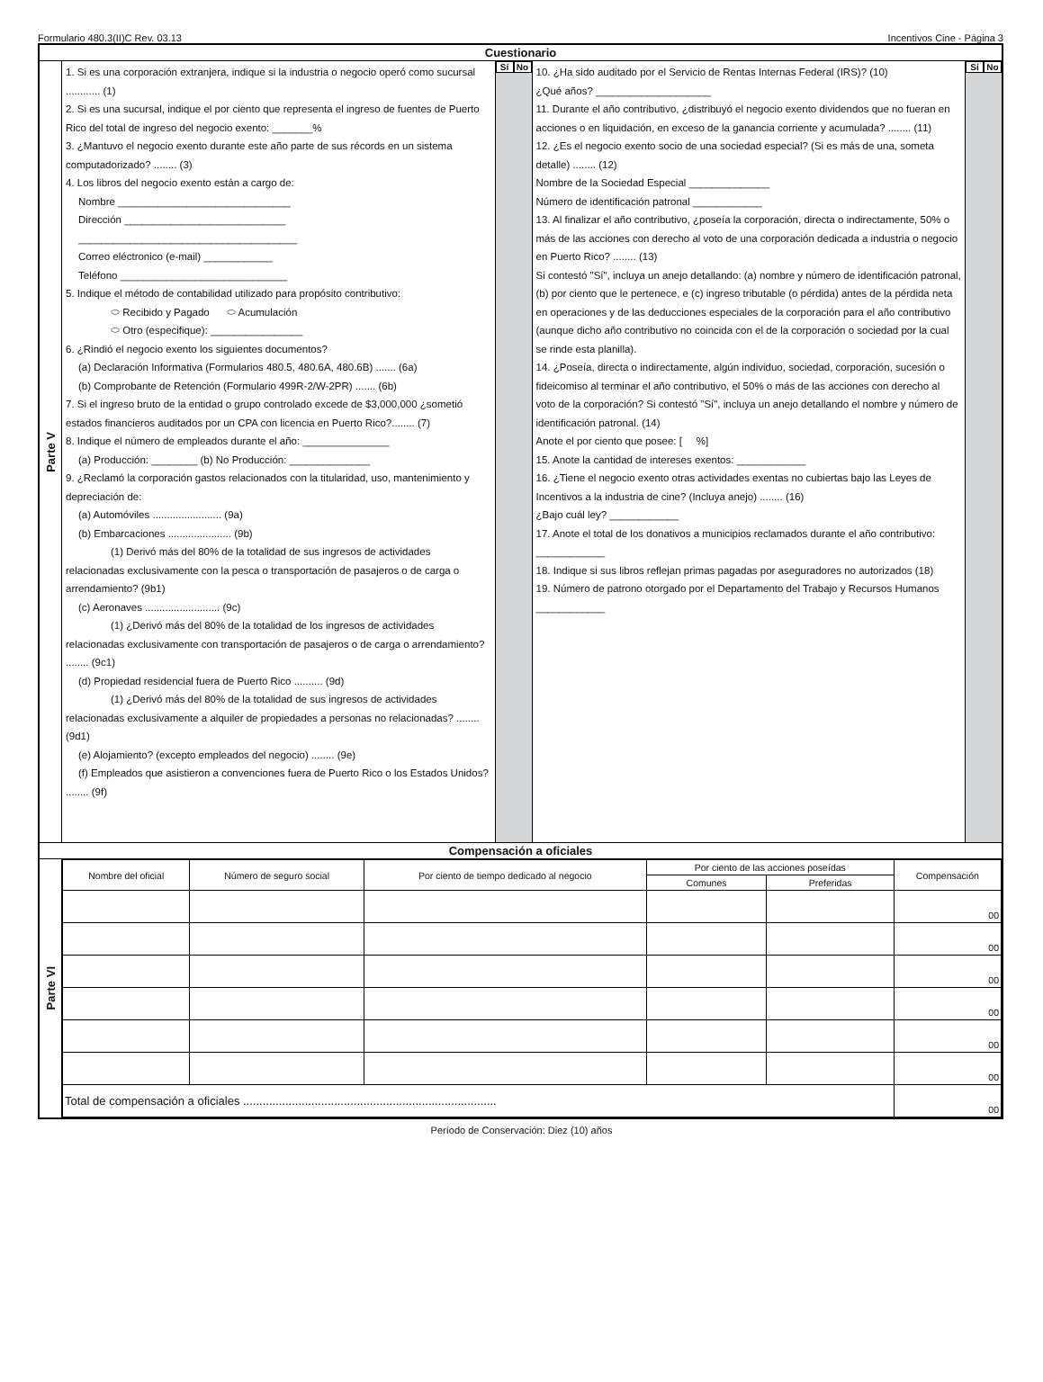Formulario 480.3(II)C Rev. 03.13 Incentivos Cine - Página 3
Cuestionario
Parte V
1. Si es una corporación extranjera, indique si la industria o negocio operó como sucursal ............ (1)
2. Si es una sucursal, indique el por ciento que representa el ingreso de fuentes de Puerto Rico del total de ingreso del negocio exento: _______%
3. ¿Mantuvo el negocio exento durante este año parte de sus récords en un sistema computadorizado? ........ (3)
4. Los libros del negocio exento están a cargo de:
Nombre ______________________________
Dirección ____________________________
______________________________________
Correo eléctronico (e-mail) ____________
Teléfono _____________________________
5. Indique el método de contabilidad utilizado para propósito contributivo:
⬭ Recibido y Pagado ⬭ Acumulación
⬭ Otro (especifique): ________________
6. ¿Rindió el negocio exento los siguientes documentos?
(a) Declaración Informativa (Formularios 480.5, 480.6A, 480.6B) ....... (6a)
(b) Comprobante de Retención (Formulario 499R-2/W-2PR) ....... (6b)
7. Si el ingreso bruto de la entidad o grupo controlado excede de $3,000,000 ¿sometió estados financieros auditados por un CPA con licencia en Puerto Rico?........ (7)
8. Indique el número de empleados durante el año: _______________
(a) Producción: ________ (b) No Producción: ______________
9. ¿Reclamó la corporación gastos relacionados con la titularidad, uso, mantenimiento y depreciación de:
(a) Automóviles ........................ (9a)
(b) Embarcaciones ...................... (9b)
(1) Derivó más del 80% de la totalidad de sus ingresos de actividades relacionadas exclusivamente con la pesca o transportación de pasajeros o de carga o arrendamiento? (9b1)
(c) Aeronaves .......................... (9c)
(1) ¿Derivó más del 80% de la totalidad de los ingresos de actividades relacionadas exclusivamente con transportación de pasajeros o de carga o arrendamiento? ........ (9c1)
(d) Propiedad residencial fuera de Puerto Rico .......... (9d)
(1) ¿Derivó más del 80% de la totalidad de sus ingresos de actividades relacionadas exclusivamente a alquiler de propiedades a personas no relacionadas? ........ (9d1)
(e) Alojamiento? (excepto empleados del negocio) ........ (9e)
(f) Empleados que asistieron a convenciones fuera de Puerto Rico o los Estados Unidos? ........ (9f)
Sí No
10. ¿Ha sido auditado por el Servicio de Rentas Internas Federal (IRS)? (10)
¿Qué años? ____________________
11. Durante el año contributivo, ¿distribuyó el negocio exento dividendos que no fueran en acciones o en liquidación, en exceso de la ganancia corriente y acumulada? ........ (11)
12. ¿Es el negocio exento socio de una sociedad especial? (Si es más de una, someta detalle) ........ (12)
Nombre de la Sociedad Especial ______________
Número de identificación patronal ____________
13. Al finalizar el año contributivo, ¿poseía la corporación, directa o indirectamente, 50% o más de las acciones con derecho al voto de una corporación dedicada a industria o negocio en Puerto Rico? ........ (13)
Si contestó "Sí", incluya un anejo detallando: (a) nombre y número de identificación patronal, (b) por ciento que le pertenece, e (c) ingreso tributable (o pérdida) antes de la pérdida neta en operaciones y de las deducciones especiales de la corporación para el año contributivo (aunque dicho año contributivo no coincida con el de la corporación o sociedad por la cual se rinde esta planilla).
14. ¿Poseía, directa o indirectamente, algún individuo, sociedad, corporación, sucesión o fideicomiso al terminar el año contributivo, el 50% o más de las acciones con derecho al voto de la corporación? Si contestó "Sí", incluya un anejo detallando el nombre y número de identificación patronal. (14)
Anote el por ciento que posee: [ %]
15. Anote la cantidad de intereses exentos: ____________
16. ¿Tiene el negocio exento otras actividades exentas no cubiertas bajo las Leyes de Incentivos a la industria de cine? (Incluya anejo) ........ (16)
¿Bajo cuál ley? ____________
17. Anote el total de los donativos a municipios reclamados durante el año contributivo: ____________
18. Indique si sus libros reflejan primas pagadas por aseguradores no autorizados (18)
19. Número de patrono otorgado por el Departamento del Trabajo y Recursos Humanos ____________
Sí No
Compensación a oficiales
Parte VI
| Nombre del oficial | Número de seguro social | Por ciento de tiempo dedicado al negocio | Por ciento de las acciones poseídas | | Compensación |
| --- | --- | --- | --- | --- | --- |
| | | | Comunes | Preferidas | |
| | | | | | 00 |
| | | | | | 00 |
| | | | | | 00 |
| | | | | | 00 |
| | | | | | 00 |
| | | | | | 00 |
| Total de compensación a oficiales .............................................................................. | | | | | 00 |
Período de Conservación: Diez (10) años